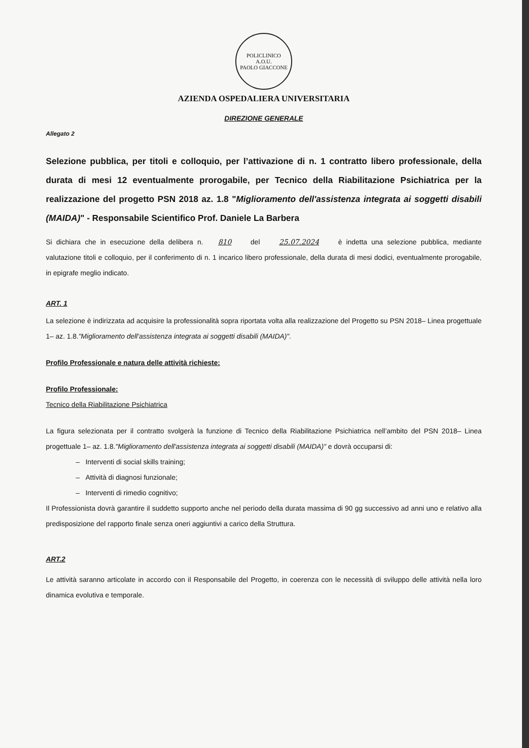POLICLINICO
A.O.U.
PAOLO GIACCONE
AZIENDA OSPEDALIERA UNIVERSITARIA
DIREZIONE GENERALE
Allegato 2
Selezione pubblica, per titoli e colloquio, per l’attivazione di n. 1 contratto libero professionale, della durata di mesi 12 eventualmente prorogabile, per Tecnico della Riabilitazione Psichiatrica per la realizzazione del progetto PSN 2018 az. 1.8 "Miglioramento dell'assistenza integrata ai soggetti disabili (MAIDA)" - Responsabile Scientifico Prof. Daniele La Barbera
Si dichiara che in esecuzione della delibera n. 810 del 25.07.2024 è indetta una selezione pubblica, mediante valutazione titoli e colloquio, per il conferimento di n. 1 incarico libero professionale, della durata di mesi dodici, eventualmente prorogabile, in epigrafe meglio indicato.
ART. 1
La selezione è indirizzata ad acquisire la professionalità sopra riportata volta alla realizzazione del Progetto su PSN 2018– Linea progettuale 1– az. 1.8."Miglioramento dell'assistenza integrata ai soggetti disabili (MAIDA)".
Profilo Professionale e natura delle attività richieste:
Profilo Professionale:
Tecnico della Riabilitazione Psichiatrica
La figura selezionata per il contratto svolgerà la funzione di Tecnico della Riabilitazione Psichiatrica nell’ambito del PSN 2018– Linea progettuale 1– az. 1.8."Miglioramento dell'assistenza integrata ai soggetti disabili (MAIDA)" e dovrà occuparsi di:
– Interventi di social skills training;
– Attività di diagnosi funzionale;
– Interventi di rimedio cognitivo;
Il Professionista dovrà garantire il suddetto supporto anche nel periodo della durata massima di 90 gg successivo ad anni uno e relativo alla predisposizione del rapporto finale senza oneri aggiuntivi a carico della Struttura.
ART.2
Le attività saranno articolate in accordo con il Responsabile del Progetto, in coerenza con le necessità di sviluppo delle attività nella loro dinamica evolutiva e temporale.